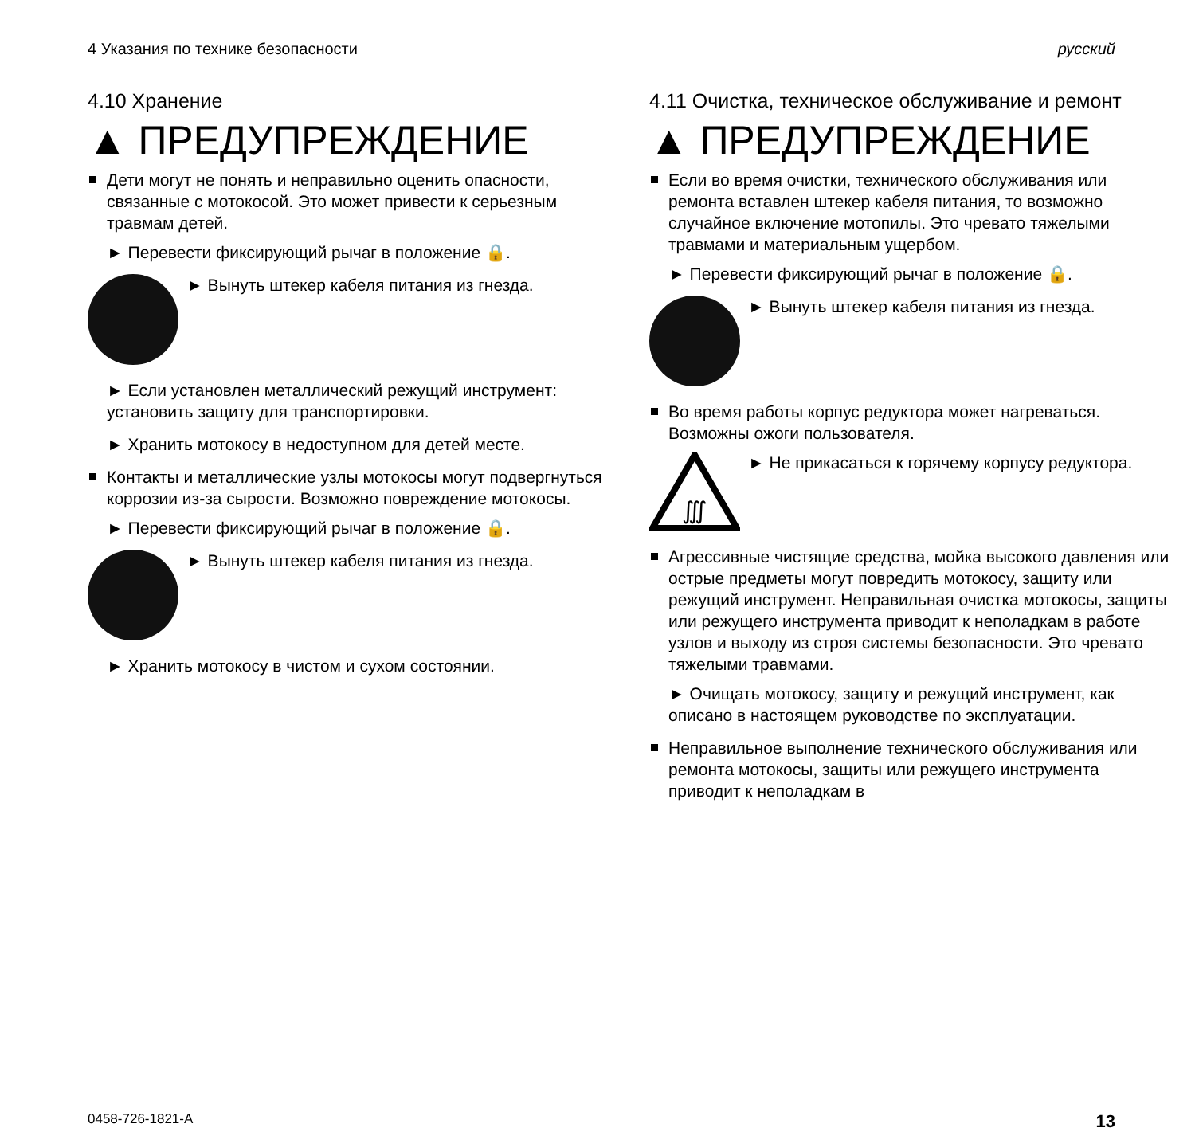4 Указания по технике безопасности русский
4.10 Хранение
▲ ПРЕДУПРЕЖДЕНИЕ
Дети могут не понять и неправильно оценить опасности, связанные с мотокосой. Это может привести к серьезным травмам детей.
► Перевести фиксирующий рычаг в положение 🔒.
► Вынуть штекер кабеля питания из гнезда.
► Если установлен металлический режущий инструмент: установить защиту для транспортировки.
► Хранить мотокосу в недоступном для детей месте.
Контакты и металлические узлы мотокосы могут подвергнуться коррозии из-за сырости. Возможно повреждение мотокосы.
► Перевести фиксирующий рычаг в положение 🔒.
► Вынуть штекер кабеля питания из гнезда.
► Хранить мотокосу в чистом и сухом состоянии.
4.11 Очистка, техническое обслуживание и ремонт
▲ ПРЕДУПРЕЖДЕНИЕ
Если во время очистки, технического обслуживания или ремонта вставлен штекер кабеля питания, то возможно случайное включение мотопилы. Это чревато тяжелыми травмами и материальным ущербом.
► Перевести фиксирующий рычаг в положение 🔒.
► Вынуть штекер кабеля питания из гнезда.
Во время работы корпус редуктора может нагреваться. Возможны ожоги пользователя.
∭
► Не прикасаться к горячему корпусу редуктора.
Агрессивные чистящие средства, мойка высокого давления или острые предметы могут повредить мотокосу, защиту или режущий инструмент. Неправильная очистка мотокосы, защиты или режущего инструмента приводит к неполадкам в работе узлов и выходу из строя системы безопасности. Это чревато тяжелыми травмами.
► Очищать мотокосу, защиту и режущий инструмент, как описано в настоящем руководстве по эксплуатации.
Неправильное выполнение технического обслуживания или ремонта мотокосы, защиты или режущего инструмента приводит к неполадкам в
0458-726-1821-A 13